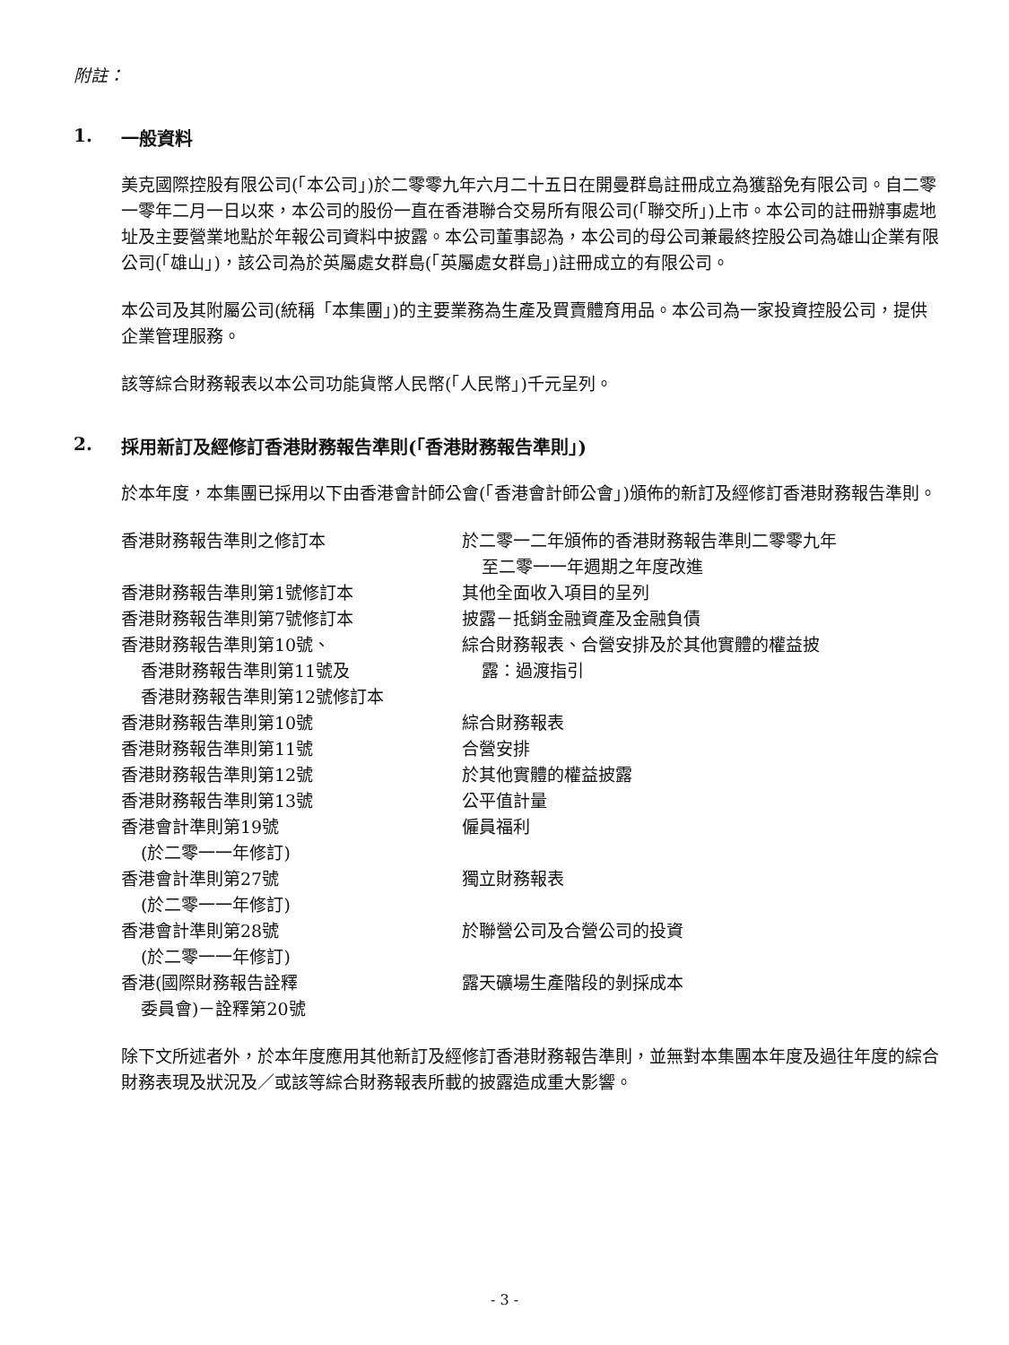附註：
1. 一般資料
美克國際控股有限公司(「本公司」)於二零零九年六月二十五日在開曼群島註冊成立為獲豁免有限公司。自二零一零年二月一日以來，本公司的股份一直在香港聯合交易所有限公司(「聯交所」)上市。本公司的註冊辦事處地址及主要營業地點於年報公司資料中披露。本公司董事認為，本公司的母公司兼最終控股公司為雄山企業有限公司(「雄山」)，該公司為於英屬處女群島(「英屬處女群島」)註冊成立的有限公司。
本公司及其附屬公司(統稱「本集團」)的主要業務為生產及買賣體育用品。本公司為一家投資控股公司，提供企業管理服務。
該等綜合財務報表以本公司功能貨幣人民幣(「人民幣」)千元呈列。
2. 採用新訂及經修訂香港財務報告準則(「香港財務報告準則」)
於本年度，本集團已採用以下由香港會計師公會(「香港會計師公會」)頒佈的新訂及經修訂香港財務報告準則。
| 香港財務報告準則之修訂本 | 於二零一二年頒佈的香港財務報告準則二零零九年 至二零一一年週期之年度改進 |
| 香港財務報告準則第1號修訂本 | 其他全面收入項目的呈列 |
| 香港財務報告準則第7號修訂本 | 披露－抵銷金融資產及金融負債 |
| 香港財務報告準則第10號、 香港財務報告準則第11號及 香港財務報告準則第12號修訂本 | 綜合財務報表、合營安排及於其他實體的權益披 露：過渡指引 |
| 香港財務報告準則第10號 | 綜合財務報表 |
| 香港財務報告準則第11號 | 合營安排 |
| 香港財務報告準則第12號 | 於其他實體的權益披露 |
| 香港財務報告準則第13號 | 公平值計量 |
| 香港會計準則第19號 (於二零一一年修訂) | 僱員福利 |
| 香港會計準則第27號 (於二零一一年修訂) | 獨立財務報表 |
| 香港會計準則第28號 (於二零一一年修訂) | 於聯營公司及合營公司的投資 |
| 香港(國際財務報告詮釋 委員會)－詮釋第20號 | 露天礦場生產階段的剝採成本 |
除下文所述者外，於本年度應用其他新訂及經修訂香港財務報告準則，並無對本集團本年度及過往年度的綜合財務表現及狀況及／或該等綜合財務報表所載的披露造成重大影響。
- 3 -